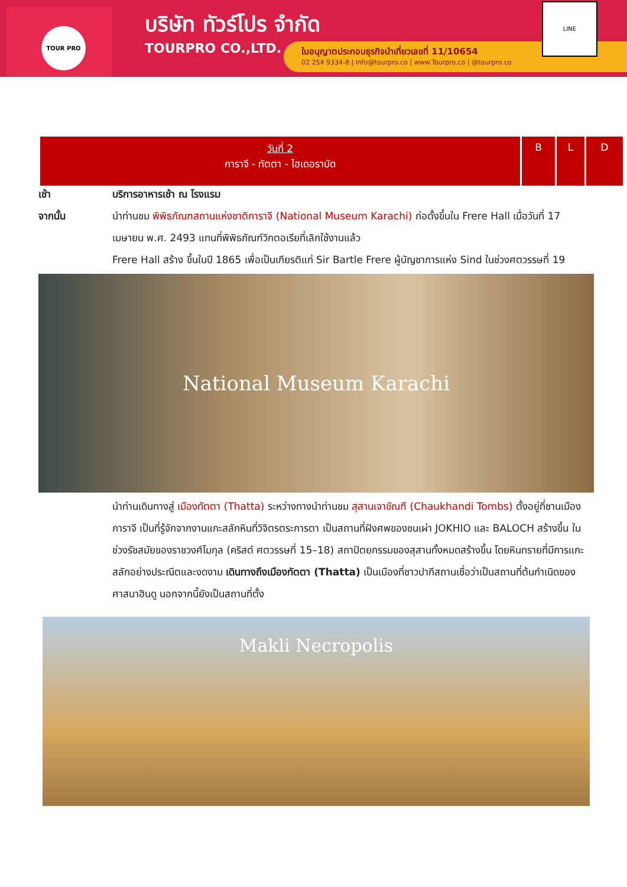TOUR PRO
บริษัท ทัวร์โปร จำกัด
TOURPRO CO.,LTD.
ใบอนุญาตประกอบธุรกิจนำเที่ยวเลขที่ 11/10654
02 254 9334-8 | Info@tourpro.co | www.Tourpro.co | @tourpro.co
LINE
| วันที่ 2 การาจี - ทัตตา - ไฮเดอราบัด | B | L | D |
| --- | --- | --- | --- |
เช้า บริการอาหารเช้า ณ โรงแรม
จากนั้น นำท่านชม พิพิธภัณฑสถานแห่งชาติการาจี (National Museum Karachi) ก่อตั้งขึ้นใน Frere Hall เมื่อวันที่ 17 เมษายน พ.ศ. 2493 แทนที่พิพิธภัณฑ์วิกตอเรียที่เลิกใช้งานแล้ว
Frere Hall สร้าง ขึ้นในปี 1865 เพื่อเป็นเกียรติแก่ Sir Bartle Frere ผู้บัญชาการแห่ง Sind ในช่วงศตวรรษที่ 19
National Museum Karachi
นำท่านเดินทางสู่ เมืองทัตตา (Thatta) ระหว่างทางนำท่านชม สุสานเจาขัณฑี (Chaukhandi Tombs) ตั้งอยู่ที่ชานเมืองการาจี เป็นที่รู้จักจากงานแกะสลักหินที่วิจิตรตระการตา เป็นสถานที่ฝังศพของชนเผ่า JOKHIO และ BALOCH สร้างขึ้น ในช่วงรัชสมัยของราชวงศ์โมกุล (คริสต์ ศตวรรษที่ 15–18) สถาปัตยกรรมของสุสานทั้งหมดสร้างขึ้น โดยหินทรายที่มีการแกะสลักอย่างประณีตและงดงาม เดินทางถึงเมืองทัตตา (Thatta) เป็นเมืองที่ชาวปากีสถานเชื่อว่าเป็นสถานที่ต้นกำเนิดของศาสนาฮินดู นอกจากนี้ยังเป็นสถานที่ตั้ง
Makli Necropolis